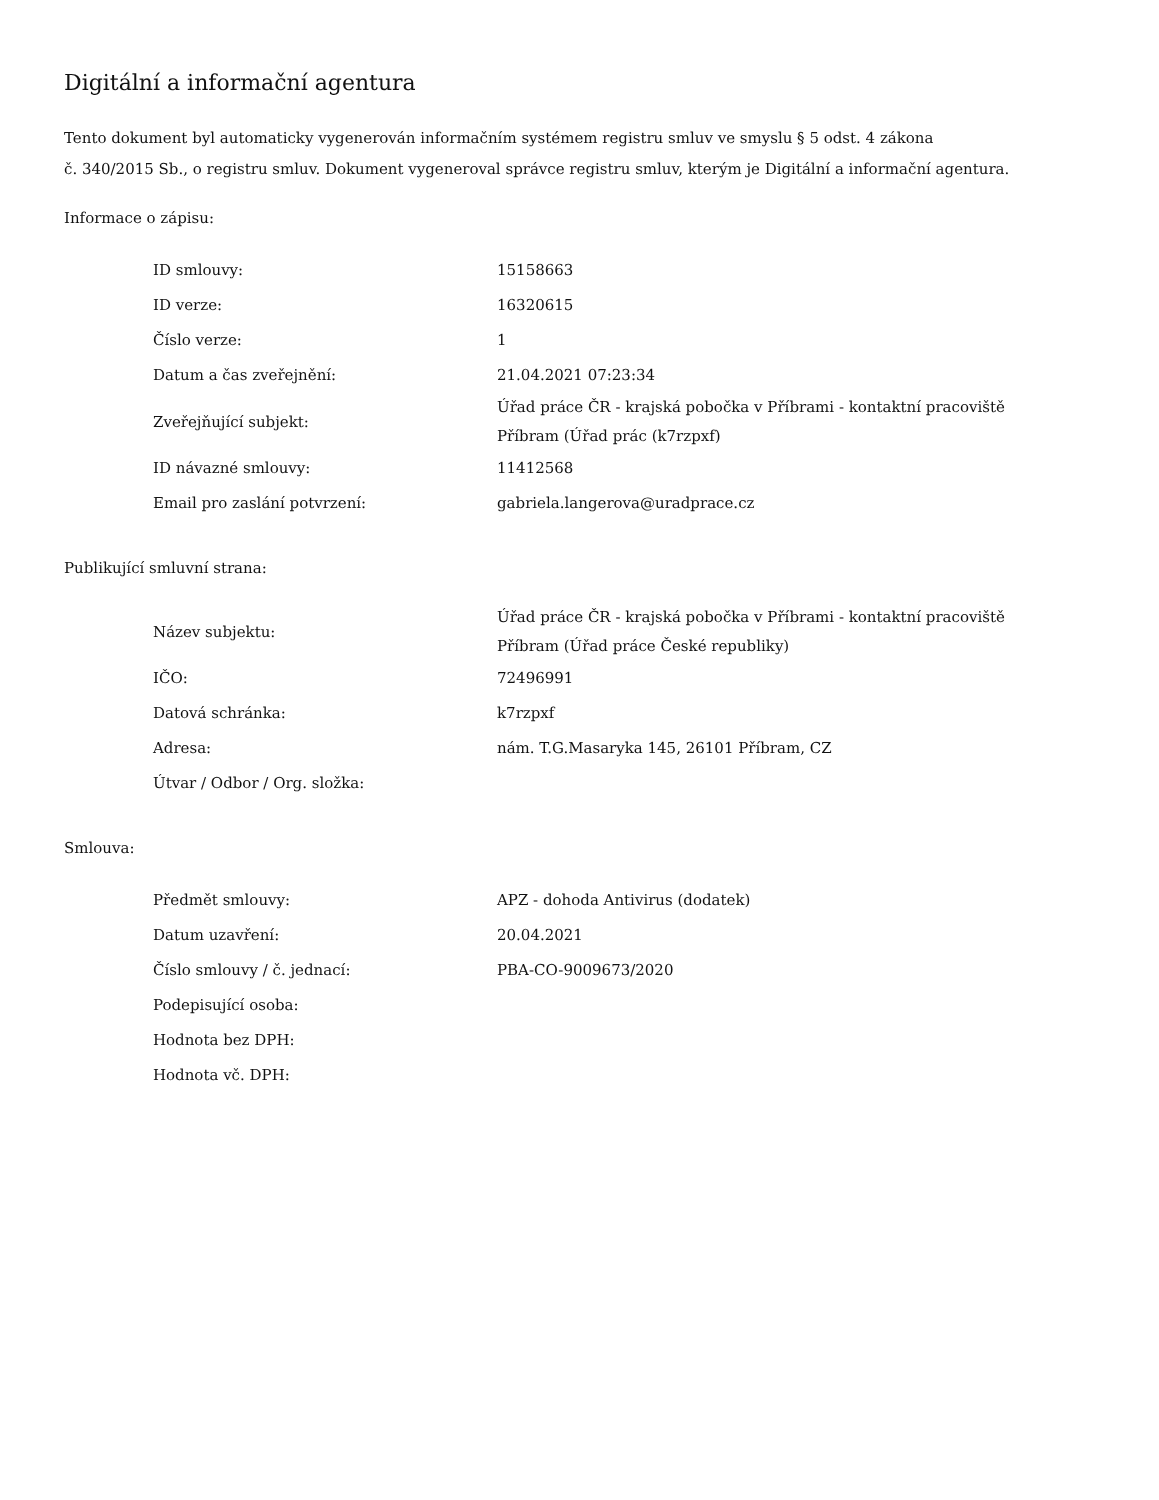Digitální a informační agentura
Tento dokument byl automaticky vygenerován informačním systémem registru smluv ve smyslu § 5 odst. 4 zákona
č. 340/2015 Sb., o registru smluv. Dokument vygeneroval správce registru smluv, kterým je Digitální a informační agentura.
Informace o zápisu:
| ID smlouvy: | 15158663 |
| ID verze: | 16320615 |
| Číslo verze: | 1 |
| Datum a čas zveřejnění: | 21.04.2021 07:23:34 |
| Zveřejňující subjekt: | Úřad práce ČR - krajská pobočka v Příbrami - kontaktní pracoviště Příbram (Úřad prác (k7rzpxf) |
| ID návazné smlouvy: | 11412568 |
| Email pro zaslání potvrzení: | gabriela.langerova@uradprace.cz |
Publikující smluvní strana:
| Název subjektu: | Úřad práce ČR - krajská pobočka v Příbrami - kontaktní pracoviště Příbram (Úřad práce České republiky) |
| IČO: | 72496991 |
| Datová schránka: | k7rzpxf |
| Adresa: | nám. T.G.Masaryka 145, 26101 Příbram, CZ |
| Útvar / Odbor / Org. složka: | |
Smlouva:
| Předmět smlouvy: | APZ - dohoda Antivirus (dodatek) |
| Datum uzavření: | 20.04.2021 |
| Číslo smlouvy / č. jednací: | PBA-CO-9009673/2020 |
| Podepisující osoba: | |
| Hodnota bez DPH: | |
| Hodnota vč. DPH: | |